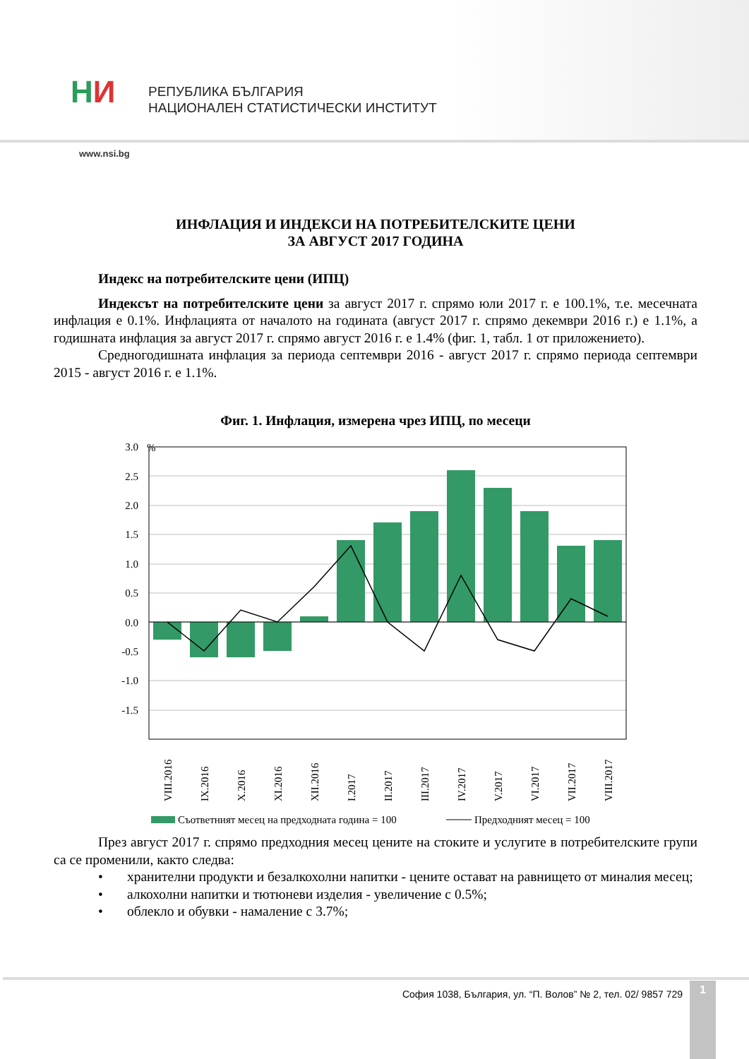НИ
РЕПУБЛИКА БЪЛГАРИЯ
НАЦИОНАЛЕН СТАТИСТИЧЕСКИ ИНСТИТУТ
www.nsi.bg
ИНФЛАЦИЯ И ИНДЕКСИ НА ПОТРЕБИТЕЛСКИТЕ ЦЕНИ
ЗА АВГУСТ 2017 ГОДИНА
Индекс на потребителските цени (ИПЦ)
Индексът на потребителските цени за август 2017 г. спрямо юли 2017 г. е 100.1%, т.е. месечната инфлация е 0.1%. Инфлацията от началото на годината (август 2017 г. спрямо декември 2016 г.) е 1.1%, а годишната инфлация за август 2017 г. спрямо август 2016 г. е 1.4% (фиг. 1, табл. 1 от приложението).
Средногодишната инфлация за периода септември 2016 - август 2017 г. спрямо периода септември 2015 - август 2016 г. е 1.1%.
Фиг. 1. Инфлация, измерена чрез ИПЦ, по месеци
%
3.0
2.5
2.0
1.5
1.0
0.5
0.0
-0.5
-1.0
-1.5
VIII.2016
IX.2016
X.2016
XI.2016
XII.2016
I.2017
II.2017
III.2017
IV.2017
V.2017
VI.2017
VII.2017
VIII.2017
Съответният месец на предходната година = 100
Предходният месец = 100
През август 2017 г. спрямо предходния месец цените на стоките и услугите в потребителските групи са се променили, както следва:
• хранителни продукти и безалкохолни напитки - цените остават на равнището от миналия месец;
• алкохолни напитки и тютюневи изделия - увеличение с 0.5%;
• облекло и обувки - намаление с 3.7%;
София 1038, България, ул. “П. Волов” № 2, тел. 02/ 9857 729
1